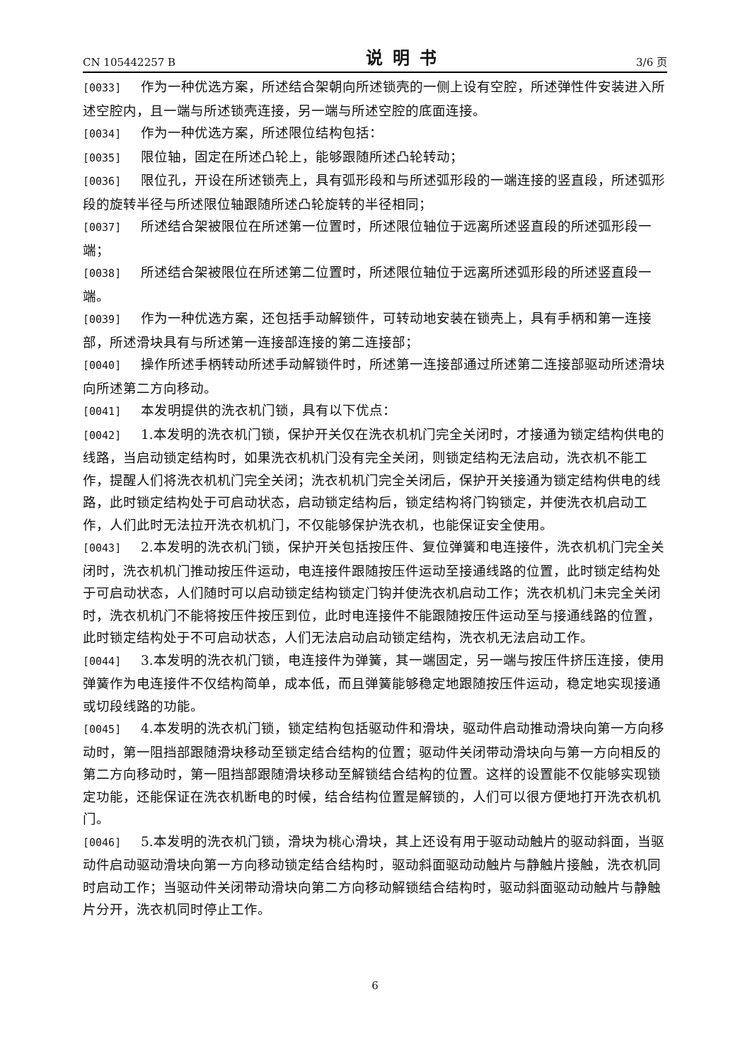CN 105442257 B 说明书 3/6 页
[0033] 作为一种优选方案，所述结合架朝向所述锁壳的一侧上设有空腔，所述弹性件安装进入所述空腔内，且一端与所述锁壳连接，另一端与所述空腔的底面连接。
[0034] 作为一种优选方案，所述限位结构包括：
[0035] 限位轴，固定在所述凸轮上，能够跟随所述凸轮转动；
[0036] 限位孔，开设在所述锁壳上，具有弧形段和与所述弧形段的一端连接的竖直段，所述弧形段的旋转半径与所述限位轴跟随所述凸轮旋转的半径相同；
[0037] 所述结合架被限位在所述第一位置时，所述限位轴位于远离所述竖直段的所述弧形段一端；
[0038] 所述结合架被限位在所述第二位置时，所述限位轴位于远离所述弧形段的所述竖直段一端。
[0039] 作为一种优选方案，还包括手动解锁件，可转动地安装在锁壳上，具有手柄和第一连接部，所述滑块具有与所述第一连接部连接的第二连接部；
[0040] 操作所述手柄转动所述手动解锁件时，所述第一连接部通过所述第二连接部驱动所述滑块向所述第二方向移动。
[0041] 本发明提供的洗衣机门锁，具有以下优点：
[0042] 1.本发明的洗衣机门锁，保护开关仅在洗衣机机门完全关闭时，才接通为锁定结构供电的线路，当启动锁定结构时，如果洗衣机机门没有完全关闭，则锁定结构无法启动，洗衣机不能工作，提醒人们将洗衣机机门完全关闭；洗衣机机门完全关闭后，保护开关接通为锁定结构供电的线路，此时锁定结构处于可启动状态，启动锁定结构后，锁定结构将门钩锁定，并使洗衣机启动工作，人们此时无法拉开洗衣机机门，不仅能够保护洗衣机，也能保证安全使用。
[0043] 2.本发明的洗衣机门锁，保护开关包括按压件、复位弹簧和电连接件，洗衣机机门完全关闭时，洗衣机机门推动按压件运动，电连接件跟随按压件运动至接通线路的位置，此时锁定结构处于可启动状态，人们随时可以启动锁定结构锁定门钩并使洗衣机启动工作；洗衣机机门未完全关闭时，洗衣机机门不能将按压件按压到位，此时电连接件不能跟随按压件运动至与接通线路的位置，此时锁定结构处于不可启动状态，人们无法启动启动锁定结构，洗衣机无法启动工作。
[0044] 3.本发明的洗衣机门锁，电连接件为弹簧，其一端固定，另一端与按压件挤压连接，使用弹簧作为电连接件不仅结构简单，成本低，而且弹簧能够稳定地跟随按压件运动，稳定地实现接通或切段线路的功能。
[0045] 4.本发明的洗衣机门锁，锁定结构包括驱动件和滑块，驱动件启动推动滑块向第一方向移动时，第一阻挡部跟随滑块移动至锁定结合结构的位置；驱动件关闭带动滑块向与第一方向相反的第二方向移动时，第一阻挡部跟随滑块移动至解锁结合结构的位置。这样的设置能不仅能够实现锁定功能，还能保证在洗衣机断电的时候，结合结构位置是解锁的，人们可以很方便地打开洗衣机机门。
[0046] 5.本发明的洗衣机门锁，滑块为桃心滑块，其上还设有用于驱动动触片的驱动斜面，当驱动件启动驱动滑块向第一方向移动锁定结合结构时，驱动斜面驱动动触片与静触片接触，洗衣机同时启动工作；当驱动件关闭带动滑块向第二方向移动解锁结合结构时，驱动斜面驱动动触片与静触片分开，洗衣机同时停止工作。
6